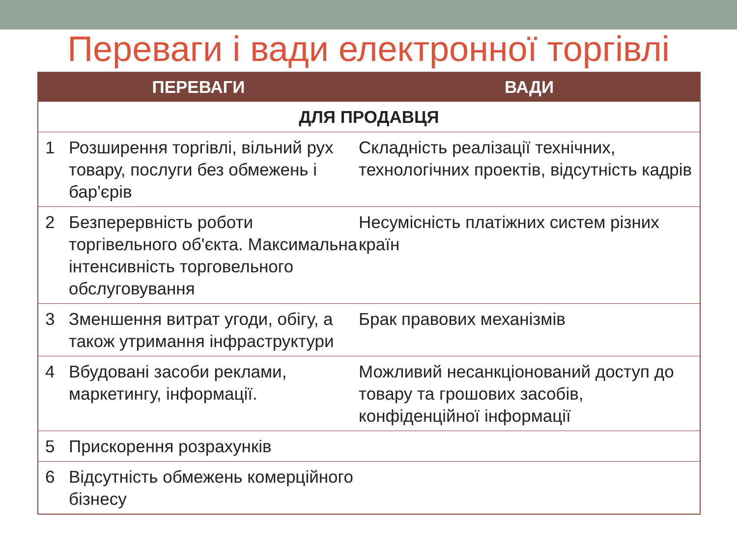Переваги і вади електронної торгівлі
| ПЕРЕВАГИ | | ВАДИ |
| --- | --- | --- |
| ДЛЯ ПРОДАВЦЯ | | |
| 1 | Розширення торгівлі, вільний рух товару, послуги без обмежень і бар'єрів | Складність реалізації технічних, технологічних проектів, відсутність кадрів |
| 2 | Безперервність роботи торгівельного об'єкта. Максимальна інтенсивність торговельного обслуговування | Несумісність платіжних систем різних країн |
| 3 | Зменшення витрат угоди, обігу, а також утримання інфраструктури | Брак правових механізмів |
| 4 | Вбудовані засоби реклами, маркетингу, інформації. | Можливий несанкціонований доступ до товару та грошових засобів, конфіденційної інформації |
| 5 | Прискорення розрахунків | |
| 6 | Відсутність обмежень комерційного бізнесу | |